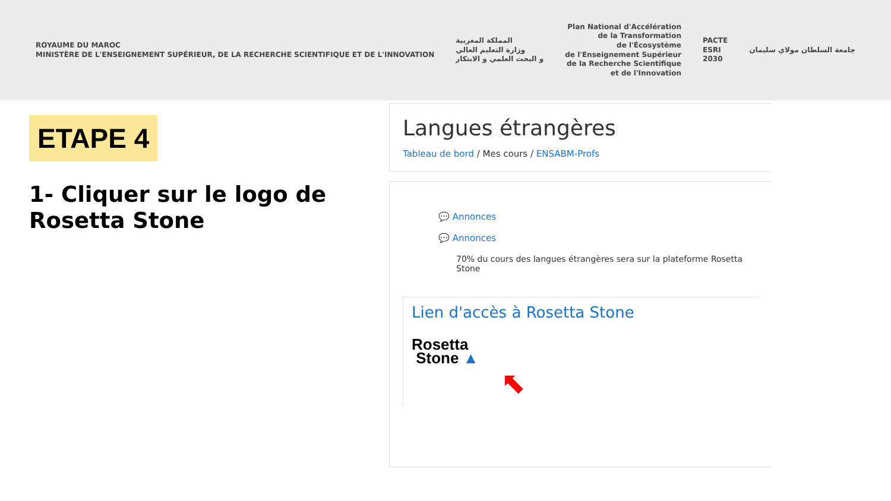ROYAUME DU MAROC
MINISTÈRE DE L'ENSEIGNEMENT SUPÉRIEUR, DE LA RECHERCHE SCIENTIFIQUE ET DE L'INNOVATION
المملكة المغربية
وزارة التعليم العالي
و البحث العلمي و الابتكار
Plan National d'Accélération
de la Transformation
de l'Écosystème
de l'Enseignement Supérieur
de la Recherche Scientifique
et de l'Innovation
PACTE
ESRI
2030
جامعة السلطان مولاي سليمان
ETAPE 4
1- Cliquer sur le logo de Rosetta Stone
Langues étrangères
Tableau de bord / Mes cours / ENSABM-Profs
💬 Annonces
💬 Annonces
70% du cours des langues étrangères sera sur la plateforme Rosetta Stone
Lien d'accès à Rosetta Stone
Rosetta
Stone ▲
⬉